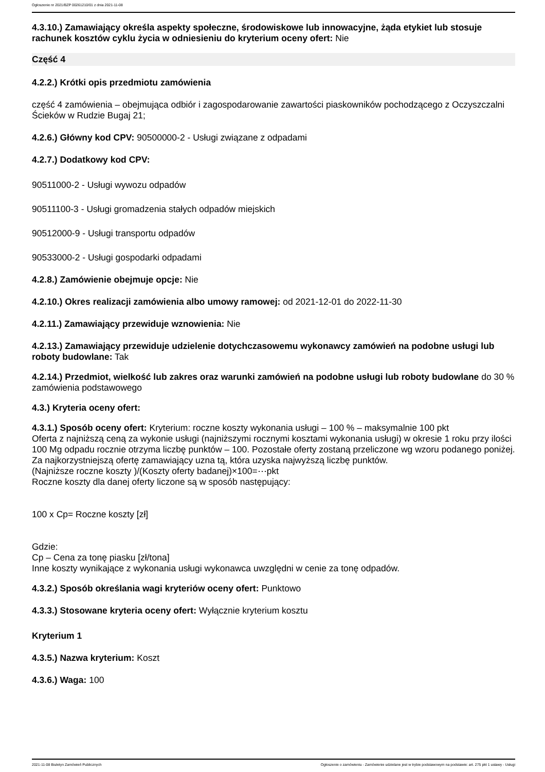Ogłoszenie nr 2021/BZP 00261210/01 z dnia 2021-11-08
4.3.10.) Zamawiający określa aspekty społeczne, środowiskowe lub innowacyjne, żąda etykiet lub stosuje rachunek kosztów cyklu życia w odniesieniu do kryterium oceny ofert: Nie
Część 4
4.2.2.) Krótki opis przedmiotu zamówienia
część 4 zamówienia – obejmująca odbiór i zagospodarowanie zawartości piaskowników pochodzącego z Oczyszczalni Ścieków w Rudzie Bugaj 21;
4.2.6.) Główny kod CPV: 90500000-2 - Usługi związane z odpadami
4.2.7.) Dodatkowy kod CPV:
90511000-2 - Usługi wywozu odpadów
90511100-3 - Usługi gromadzenia stałych odpadów miejskich
90512000-9 - Usługi transportu odpadów
90533000-2 - Usługi gospodarki odpadami
4.2.8.) Zamówienie obejmuje opcje: Nie
4.2.10.) Okres realizacji zamówienia albo umowy ramowej: od 2021-12-01 do 2022-11-30
4.2.11.) Zamawiający przewiduje wznowienia: Nie
4.2.13.) Zamawiający przewiduje udzielenie dotychczasowemu wykonawcy zamówień na podobne usługi lub roboty budowlane: Tak
4.2.14.) Przedmiot, wielkość lub zakres oraz warunki zamówień na podobne usługi lub roboty budowlane do 30 % zamówienia podstawowego
4.3.) Kryteria oceny ofert:
4.3.1.) Sposób oceny ofert: Kryterium: roczne koszty wykonania usługi – 100 % – maksymalnie 100 pkt
Oferta z najniższą ceną za wykonie usługi (najniższymi rocznymi kosztami wykonania usługi) w okresie 1 roku przy ilości 100 Mg odpadu rocznie otrzyma liczbę punktów – 100. Pozostałe oferty zostaną przeliczone wg wzoru podanego poniżej. Za najkorzystniejszą ofertę zamawiający uzna tą, która uzyska najwyższą liczbę punktów.
(Najniższe roczne koszty )/(Koszty oferty badanej)×100=⋯pkt
Roczne koszty dla danej oferty liczone są w sposób następujący:
100 x Cp= Roczne koszty [zł]
Gdzie:
Cp – Cena za tonę piasku [zł/tona]
Inne koszty wynikające z wykonania usługi wykonawca uwzględni w cenie za tonę odpadów.
4.3.2.) Sposób określania wagi kryteriów oceny ofert: Punktowo
4.3.3.) Stosowane kryteria oceny ofert: Wyłącznie kryterium kosztu
Kryterium 1
4.3.5.) Nazwa kryterium: Koszt
4.3.6.) Waga: 100
2021-11-08 Biuletyn Zamówień Publicznych Ogłoszenie o zamówieniu - Zamówienie udzielane jest w trybie podstawowym na podstawie: art. 275 pkt 1 ustawy - Usługi